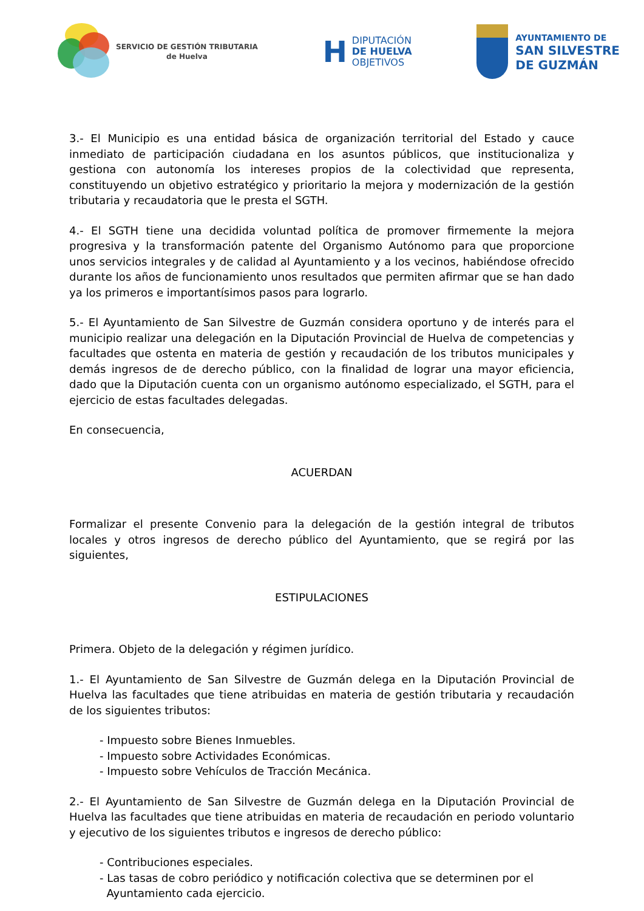SERVICIO DE GESTIÓN TRIBUTARIA
de Huelva
H
DIPUTACIÓN
DE HUELVA
OBJETIVOS
AYUNTAMIENTO DE
SAN SILVESTRE
DE GUZMÁN
3.- El Municipio es una entidad básica de organización territorial del Estado y cauce inmediato de participación ciudadana en los asuntos públicos, que institucionaliza y gestiona con autonomía los intereses propios de la colectividad que representa, constituyendo un objetivo estratégico y prioritario la mejora y modernización de la gestión tributaria y recaudatoria que le presta el SGTH.
4.- El SGTH tiene una decidida voluntad política de promover firmemente la mejora progresiva y la transformación patente del Organismo Autónomo para que proporcione unos servicios integrales y de calidad al Ayuntamiento y a los vecinos, habiéndose ofrecido durante los años de funcionamiento unos resultados que permiten afirmar que se han dado ya los primeros e importantísimos pasos para lograrlo.
5.- El Ayuntamiento de San Silvestre de Guzmán considera oportuno y de interés para el municipio realizar una delegación en la Diputación Provincial de Huelva de competencias y facultades que ostenta en materia de gestión y recaudación de los tributos municipales y demás ingresos de de derecho público, con la finalidad de lograr una mayor eficiencia, dado que la Diputación cuenta con un organismo autónomo especializado, el SGTH, para el ejercicio de estas facultades delegadas.
En consecuencia,
ACUERDAN
Formalizar el presente Convenio para la delegación de la gestión integral de tributos locales y otros ingresos de derecho público del Ayuntamiento, que se regirá por las siguientes,
ESTIPULACIONES
Primera. Objeto de la delegación y régimen jurídico.
1.- El Ayuntamiento de San Silvestre de Guzmán delega en la Diputación Provincial de Huelva las facultades que tiene atribuidas en materia de gestión tributaria y recaudación de los siguientes tributos:
- Impuesto sobre Bienes Inmuebles.
- Impuesto sobre Actividades Económicas.
- Impuesto sobre Vehículos de Tracción Mecánica.
2.- El Ayuntamiento de San Silvestre de Guzmán delega en la Diputación Provincial de Huelva las facultades que tiene atribuidas en materia de recaudación en periodo voluntario y ejecutivo de los siguientes tributos e ingresos de derecho público:
- Contribuciones especiales.
- Las tasas de cobro periódico y notificación colectiva que se determinen por el
Ayuntamiento cada ejercicio.